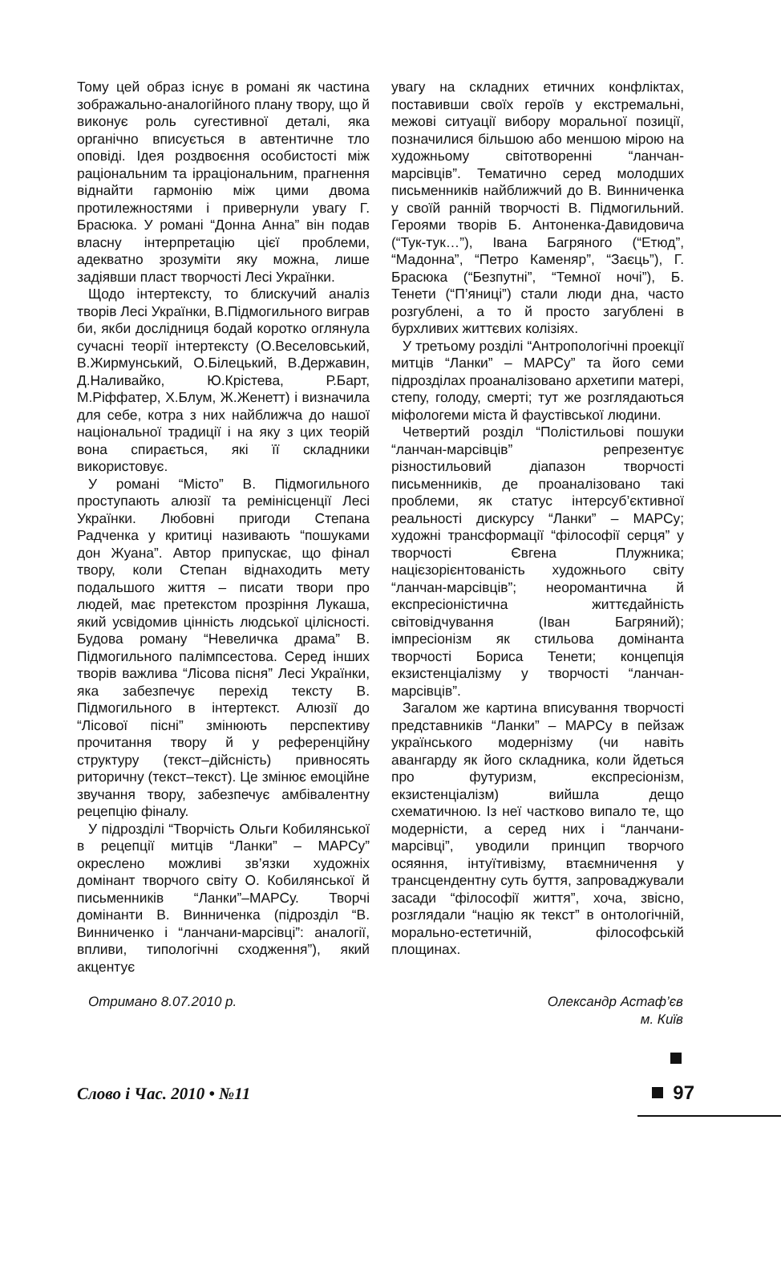Тому цей образ існує в романі як частина зображально-аналогійного плану твору, що й виконує роль сугестивної деталі, яка органічно вписується в автентичне тло оповіді. Ідея роздвоєння особистості між раціональним та ірраціональним, прагнення віднайти гармонію між цими двома протилежностями і привернули увагу Г. Брасюка. У романі “Донна Анна” він подав власну інтерпретацію цієї проблеми, адекватно зрозуміти яку можна, лише задіявши пласт творчості Лесі Українки.
Щодо інтертексту, то блискучий аналіз творів Лесі Українки, В.Підмогильного виграв би, якби дослідниця бодай коротко оглянула сучасні теорії інтертексту (О.Веселовський, В.Жирмунський, О.Білецький, В.Державин, Д.Наливайко, Ю.Крістева, Р.Барт, М.Ріффатер, Х.Блум, Ж.Женетт) і визначила для себе, котра з них найближча до нашої національної традиції і на яку з цих теорій вона спирається, які її складники використовує.
У романі “Місто” В. Підмогильного проступають алюзії та ремінісценції Лесі Українки. Любовні пригоди Степана Радченка у критиці називають “пошуками дон Жуана”. Автор припускає, що фінал твору, коли Степан віднаходить мету подальшого життя – писати твори про людей, має претекстом прозріння Лукаша, який усвідомив цінність людської цілісності. Будова роману “Невеличка драма” В. Підмогильного палімпсестова. Серед інших творів важлива “Лісова пісня” Лесі Українки, яка забезпечує перехід тексту В. Підмогильного в інтертекст. Алюзії до “Лісової пісні” змінюють перспективу прочитання твору й у референційну структуру (текст–дійсність) привносять риторичну (текст–текст). Це змінює емоційне звучання твору, забезпечує амбівалентну рецепцію фіналу.
У підрозділі “Творчість Ольги Кобилянської в рецепції митців “Ланки” – МАРСу” окреслено можливі зв’язки художніх домінант творчого світу О. Кобилянської й письменників “Ланки”–МАРСу. Творчі домінанти В. Винниченка (підрозділ “В. Винниченко і “ланчани-марсівці”: аналогії, впливи, типологічні сходження”), який акцентує
увагу на складних етичних конфліктах, поставивши своїх героїв у екстремальні, межові ситуації вибору моральної позиції, позначилися більшою або меншою мірою на художньому світотворенні “ланчан-марсівців”. Тематично серед молодших письменників найближчий до В. Винниченка у своїй ранній творчості В. Підмогильний. Героями творів Б. Антоненка-Давидовича (“Тук-тук…”), Івана Багряного (“Етюд”, “Мадонна”, “Петро Каменяр”, “Заєць”), Г. Брасюка (“Безпутні”, “Темної ночі”), Б. Тенети (“П’яниці”) стали люди дна, часто розгублені, а то й просто загублені в бурхливих життєвих колізіях.
У третьому розділі “Антропологічні проекції митців “Ланки” – МАРСу” та його семи підрозділах проаналізовано архетипи матері, степу, голоду, смерті; тут же розглядаються міфологеми міста й фаустівської людини.
Четвертий розділ “Полістильові пошуки “ланчан-марсівців” репрезентує різностильовий діапазон творчості письменників, де проаналізовано такі проблеми, як статус інтерсуб’єктивної реальності дискурсу “Ланки” – МАРСу; художні трансформації “філософії серця” у творчості Євгена Плужника; націєзорієнтованість художнього світу “ланчан-марсівців”; неоромантична й експресіоністична життєдайність світовідчування (Іван Багряний); імпресіонізм як стильова домінанта творчості Бориса Тенети; концепція екзистенціалізму у творчості “ланчан-марсівців”.
Загалом же картина вписування творчості представників “Ланки” – МАРСу в пейзаж українського модернізму (чи навіть авангарду як його складника, коли йдеться про футуризм, експресіонізм, екзистенціалізм) вийшла дещо схематичною. Із неї частково випало те, що модерністи, а серед них і “ланчани-марсівці”, уводили принцип творчого осяяння, інтуїтивізму, втаємничення у трансцендентну суть буття, запроваджували засади “філософії життя”, хоча, звісно, розглядали “націю як текст” в онтологічній, морально-естетичній, філософській площинах.
Отримано 8.07.2010 р. Олександр Астаф’єв
м. Київ
Слово і Час. 2010 • №11
97